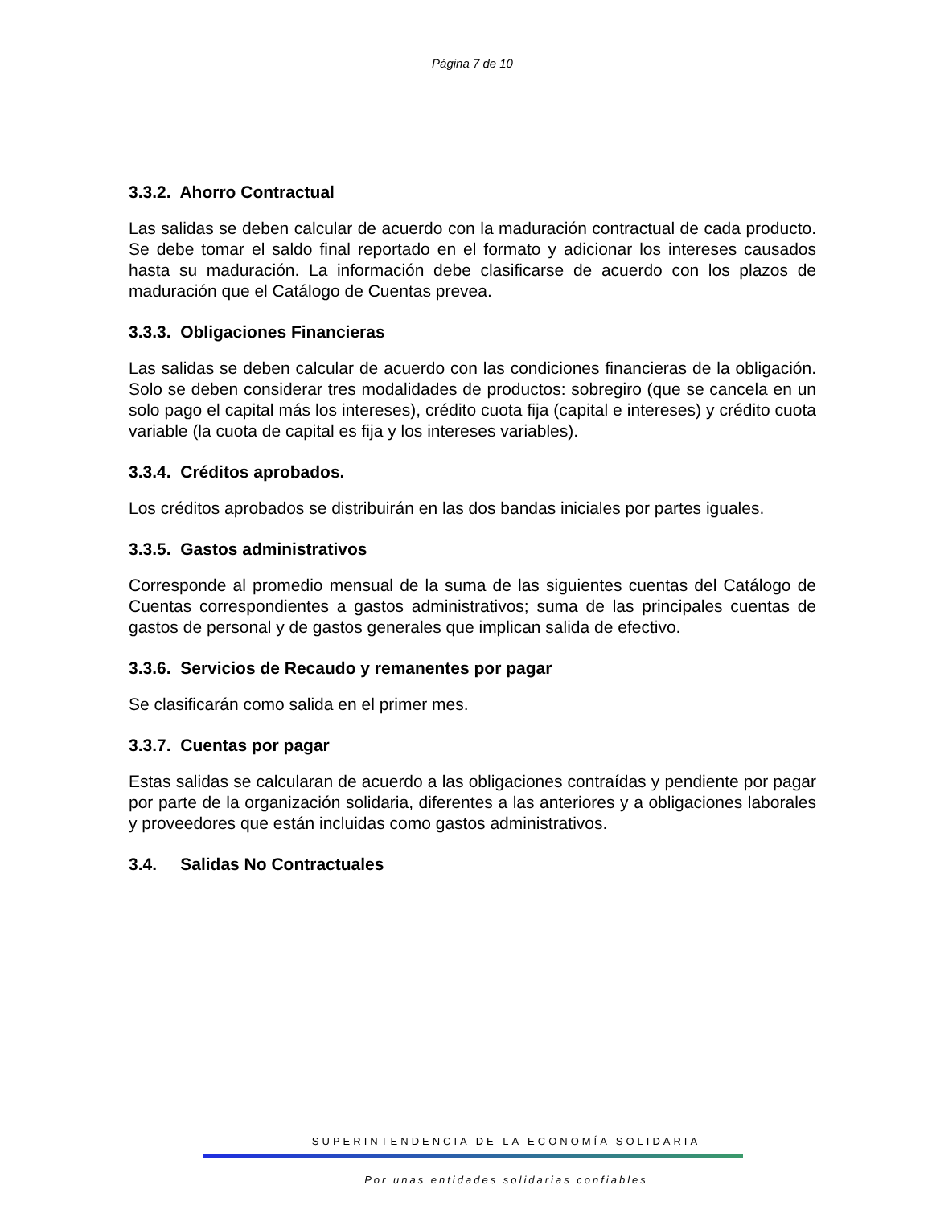Página 7 de 10
3.3.2. Ahorro Contractual
Las salidas se deben calcular de acuerdo con la maduración contractual de cada producto. Se debe tomar el saldo final reportado en el formato y adicionar los intereses causados hasta su maduración. La información debe clasificarse de acuerdo con los plazos de maduración que el Catálogo de Cuentas prevea.
3.3.3. Obligaciones Financieras
Las salidas se deben calcular de acuerdo con las condiciones financieras de la obligación. Solo se deben considerar tres modalidades de productos: sobregiro (que se cancela en un solo pago el capital más los intereses), crédito cuota fija (capital e intereses) y crédito cuota variable (la cuota de capital es fija y los intereses variables).
3.3.4. Créditos aprobados.
Los créditos aprobados se distribuirán en las dos bandas iniciales por partes iguales.
3.3.5. Gastos administrativos
Corresponde al promedio mensual de la suma de las siguientes cuentas del Catálogo de Cuentas correspondientes a gastos administrativos; suma de las principales cuentas de gastos de personal y de gastos generales que implican salida de efectivo.
3.3.6. Servicios de Recaudo y remanentes por pagar
Se clasificarán como salida en el primer mes.
3.3.7. Cuentas por pagar
Estas salidas se calcularan de acuerdo a las obligaciones contraídas y pendiente por pagar por parte de la organización solidaria, diferentes a las anteriores y a obligaciones laborales y proveedores que están incluidas como gastos administrativos.
3.4. Salidas No Contractuales
SUPERINTENDENCIA DE LA ECONOMÍA SOLIDARIA
Por unas entidades solidarias confiables